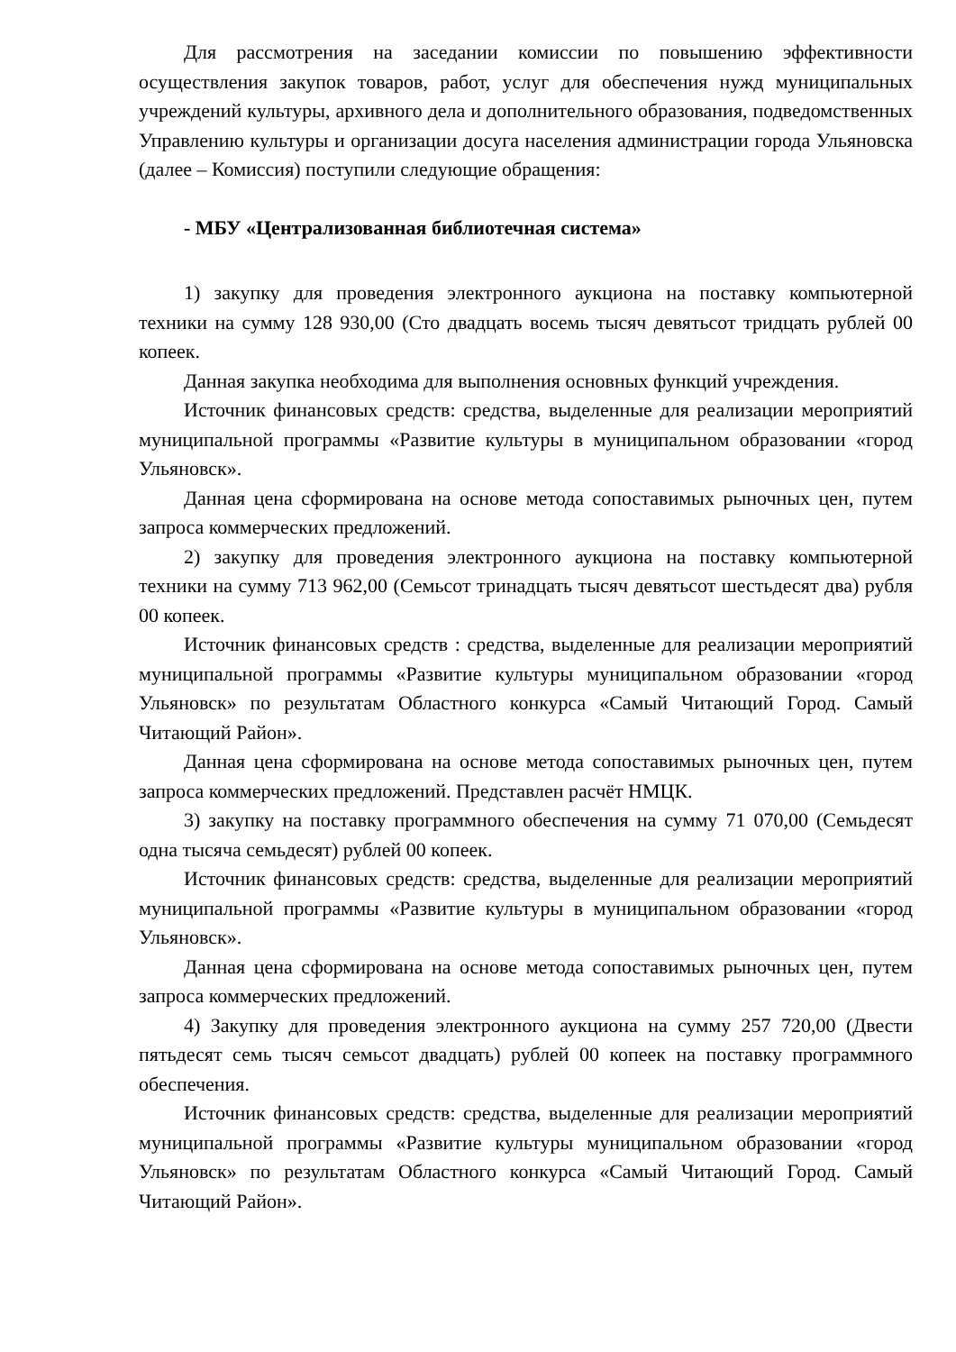Для рассмотрения на заседании комиссии по повышению эффективности осуществления закупок товаров, работ, услуг для обеспечения нужд муниципальных учреждений культуры, архивного дела и дополнительного образования, подведомственных Управлению культуры и организации досуга населения администрации города Ульяновска (далее – Комиссия) поступили следующие обращения:
- МБУ «Централизованная библиотечная система»
1) закупку для проведения электронного аукциона на поставку компьютерной техники на сумму 128 930,00 (Сто двадцать восемь тысяч девятьсот тридцать рублей 00 копеек.
Данная закупка необходима для выполнения основных функций учреждения.
Источник финансовых средств: средства, выделенные для реализации мероприятий муниципальной программы «Развитие культуры в муниципальном образовании «город Ульяновск».
Данная цена сформирована на основе метода сопоставимых рыночных цен, путем запроса коммерческих предложений.
2) закупку для проведения электронного аукциона на поставку компьютерной техники на сумму 713 962,00 (Семьсот тринадцать тысяч девятьсот шестьдесят два) рубля 00 копеек.
Источник финансовых средств : средства, выделенные для реализации мероприятий муниципальной программы «Развитие культуры муниципальном образовании «город Ульяновск» по результатам Областного конкурса «Самый Читающий Город. Самый Читающий Район».
Данная цена сформирована на основе метода сопоставимых рыночных цен, путем запроса коммерческих предложений. Представлен расчёт НМЦК.
3) закупку на поставку программного обеспечения на сумму 71 070,00 (Семьдесят одна тысяча семьдесят) рублей 00 копеек.
Источник финансовых средств: средства, выделенные для реализации мероприятий муниципальной программы «Развитие культуры в муниципальном образовании «город Ульяновск».
Данная цена сформирована на основе метода сопоставимых рыночных цен, путем запроса коммерческих предложений.
4) Закупку для проведения электронного аукциона на сумму 257 720,00 (Двести пятьдесят семь тысяч семьсот двадцать) рублей 00 копеек на поставку программного обеспечения.
Источник финансовых средств: средства, выделенные для реализации мероприятий муниципальной программы «Развитие культуры муниципальном образовании «город Ульяновск» по результатам Областного конкурса «Самый Читающий Город. Самый Читающий Район».